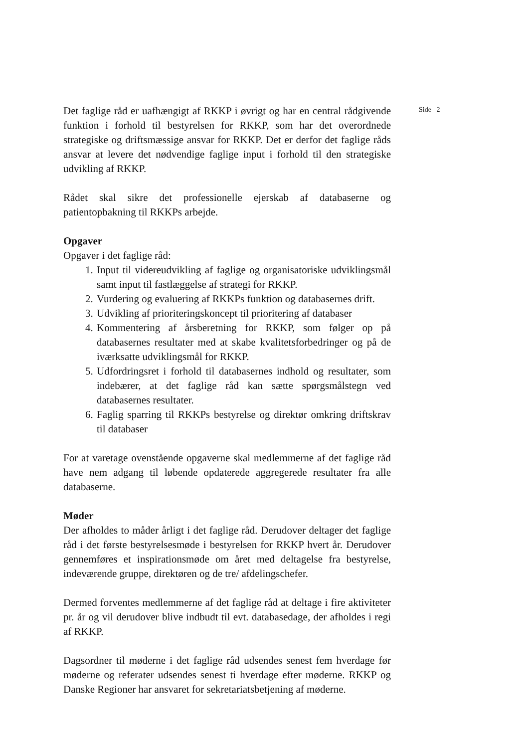Det faglige råd er uafhængigt af RKKP i øvrigt og har en central rådgivende funktion i forhold til bestyrelsen for RKKP, som har det overordnede strategiske og driftsmæssige ansvar for RKKP. Det er derfor det faglige råds ansvar at levere det nødvendige faglige input i forhold til den strategiske udvikling af RKKP.
Rådet skal sikre det professionelle ejerskab af databaserne og patientopbakning til RKKPs arbejde.
Opgaver
Opgaver i det faglige råd:
1. Input til videreudvikling af faglige og organisatoriske udviklingsmål samt input til fastlæggelse af strategi for RKKP.
2. Vurdering og evaluering af RKKPs funktion og databasernes drift.
3. Udvikling af prioriteringskoncept til prioritering af databaser
4. Kommentering af årsberetning for RKKP, som følger op på databasernes resultater med at skabe kvalitetsforbedringer og på de iværksatte udviklingsmål for RKKP.
5. Udfordringsret i forhold til databasernes indhold og resultater, som indebærer, at det faglige råd kan sætte spørgsmålstegn ved databasernes resultater.
6. Faglig sparring til RKKPs bestyrelse og direktør omkring driftskrav til databaser
For at varetage ovenstående opgaverne skal medlemmerne af det faglige råd have nem adgang til løbende opdaterede aggregerede resultater fra alle databaserne.
Møder
Der afholdes to måder årligt i det faglige råd. Derudover deltager det faglige råd i det første bestyrelsesmøde i bestyrelsen for RKKP hvert år. Derudover gennemføres et inspirationsmøde om året med deltagelse fra bestyrelse, indeværende gruppe, direktøren og de tre/ afdelingschefer.
Dermed forventes medlemmerne af det faglige råd at deltage i fire aktiviteter pr. år og vil derudover blive indbudt til evt. databasedage, der afholdes i regi af RKKP.
Dagsordner til møderne i det faglige råd udsendes senest fem hverdage før møderne og referater udsendes senest ti hverdage efter møderne. RKKP og Danske Regioner har ansvaret for sekretariatsbetjening af møderne.
Side 2